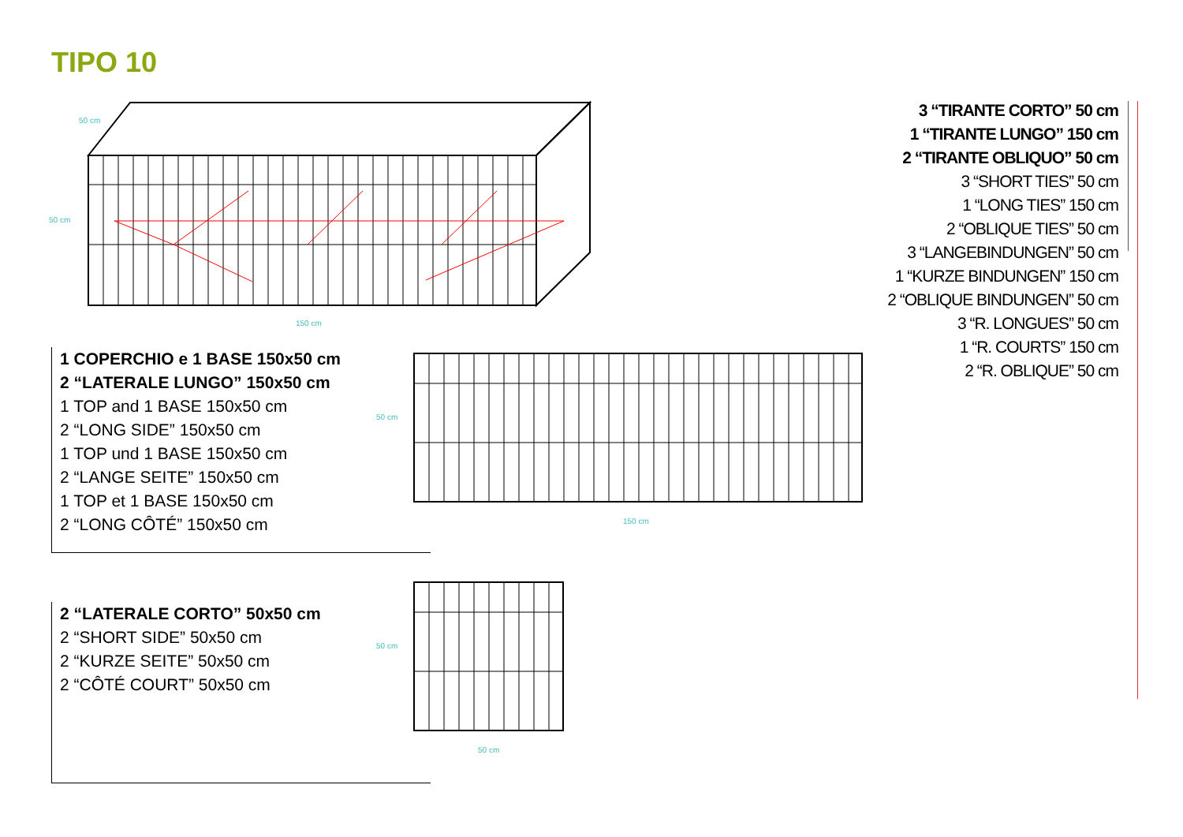TIPO 10
50 cm
50 cm
150 cm
3 “TIRANTE CORTO” 50 cm
1 “TIRANTE LUNGO” 150 cm
2 “TIRANTE OBLIQUO” 50 cm
3 “SHORT TIES” 50 cm
1 “LONG TIES” 150 cm
2 “OBLIQUE TIES” 50 cm
3 “LANGEBINDUNGEN” 50 cm
1 “KURZE BINDUNGEN” 150 cm
2 “OBLIQUE BINDUNGEN” 50 cm
3 “R. LONGUES” 50 cm
1 “R. COURTS” 150 cm
2 “R. OBLIQUE” 50 cm
1 COPERCHIO e 1 BASE 150x50 cm
2 “LATERALE LUNGO” 150x50 cm
1 TOP and 1 BASE 150x50 cm
2 “LONG SIDE” 150x50 cm
1 TOP und 1 BASE 150x50 cm
2 “LANGE SEITE” 150x50 cm
1 TOP et 1 BASE 150x50 cm
2 “LONG CÔTÉ” 150x50 cm
2 “LATERALE CORTO” 50x50 cm
2 “SHORT SIDE” 50x50 cm
2 “KURZE SEITE” 50x50 cm
2 “CÔTÉ COURT” 50x50 cm
50 cm
150 cm
50 cm
50 cm